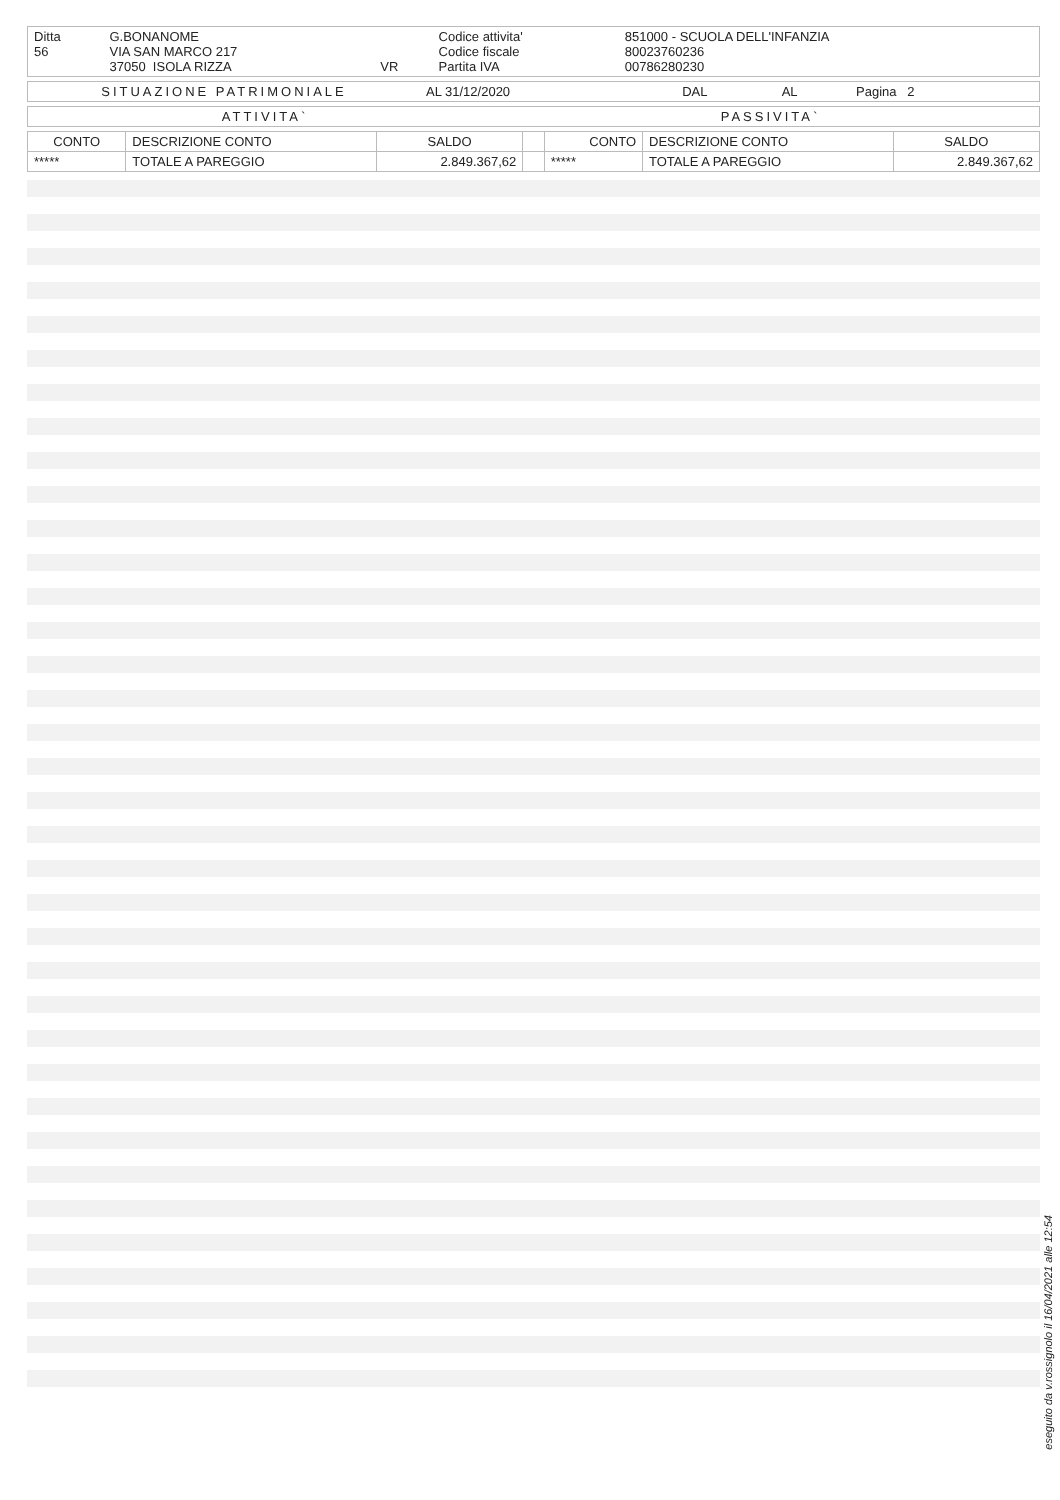| Ditta 56 | G.BONANOME VIA SAN MARCO 217 37050 ISOLA RIZZA | VR | Codice attivita' Codice fiscale Partita IVA | 851000 - SCUOLA DELL'INFANZIA 80023760236 00786280230 |
| SITUAZIONE PATRIMONIALE | AL 31/12/2020 | DAL | AL | Pagina 2 |
| ATTIVITA` | PASSIVITA` |
| CONTO | DESCRIZIONE CONTO | SALDO | | CONTO | DESCRIZIONE CONTO | SALDO |
| --- | --- | --- | --- | --- | --- | --- |
| ***** | TOTALE A PAREGGIO | 2.849.367,62 | | ***** | TOTALE A PAREGGIO | 2.849.367,62 |
eseguito da v.rossignolo il 16/04/2021 alle 12:54